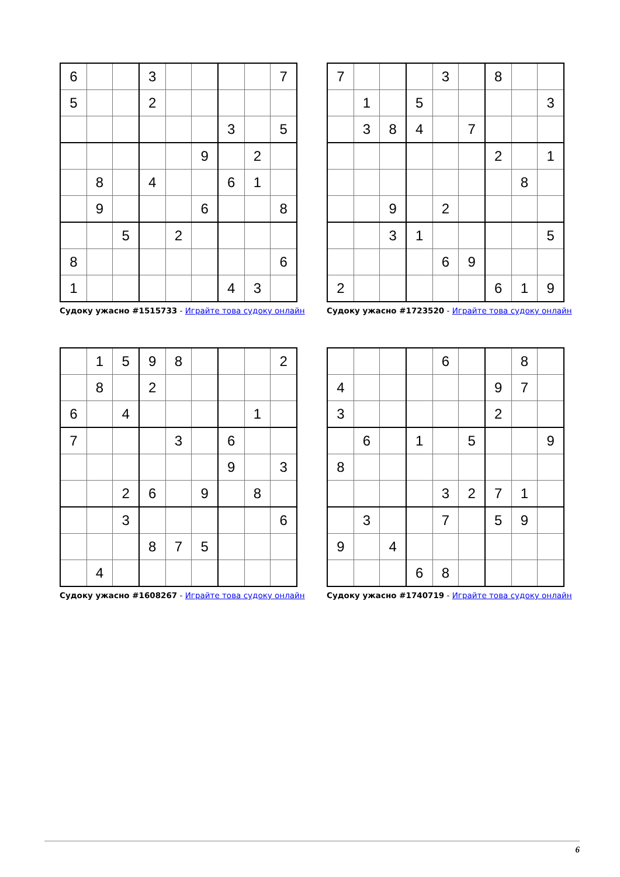| 6 | | | 3 | | | | | 7 |
| 5 | | | 2 | | | | | |
| | | | | | | 3 | | 5 |
| | | | | | 9 | | 2 | |
| | 8 | | 4 | | | 6 | 1 | |
| | 9 | | | | 6 | | | 8 |
| | | 5 | | 2 | | | | |
| 8 | | | | | | | | 6 |
| 1 | | | | | | 4 | 3 | |
Судоку ужасно #1515733 - Играйте това судоку онлайн
| 7 | | | | 3 | | 8 | | |
| | 1 | | 5 | | | | | 3 |
| | 3 | 8 | 4 | | 7 | | | |
| | | | | | | 2 | | 1 |
| | | | | | | | 8 | |
| | | 9 | | 2 | | | | |
| | | 3 | 1 | | | | | 5 |
| | | | | 6 | 9 | | | |
| 2 | | | | | | 6 | 1 | 9 |
Судоку ужасно #1723520 - Играйте това судоку онлайн
| | 1 | 5 | 9 | 8 | | | | 2 |
| | 8 | | 2 | | | | | |
| 6 | | 4 | | | | | 1 | |
| 7 | | | | 3 | | 6 | | |
| | | | | | | 9 | | 3 |
| | | 2 | 6 | | 9 | | 8 | |
| | | 3 | | | | | | 6 |
| | | | 8 | 7 | 5 | | | |
| | 4 | | | | | | | |
Судоку ужасно #1608267 - Играйте това судоку онлайн
| | | | | 6 | | | 8 | |
| 4 | | | | | | 9 | 7 | |
| 3 | | | | | | 2 | | |
| | 6 | | 1 | | 5 | | | 9 |
| 8 | | | | | | | | |
| | | | | 3 | 2 | 7 | 1 | |
| | 3 | | | 7 | | 5 | 9 | |
| 9 | | 4 | | | | | | |
| | | | 6 | 8 | | | | |
Судоку ужасно #1740719 - Играйте това судоку онлайн
6